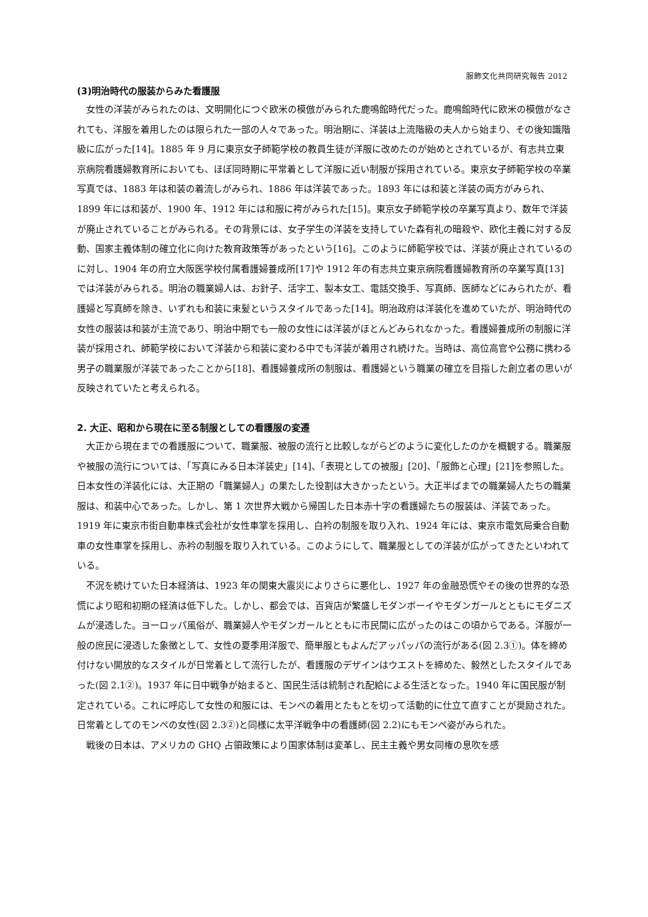服飾文化共同研究報告 2012
(3)明治時代の服装からみた看護服
女性の洋装がみられたのは、文明開化につぐ欧米の模倣がみられた鹿鳴館時代だった。鹿鳴館時代に欧米の模倣がなされても、洋服を着用したのは限られた一部の人々であった。明治期に、洋装は上流階級の夫人から始まり、その後知識階級に広がった[14]。1885 年 9 月に東京女子師範学校の教員生徒が洋服に改めたのが始めとされているが、有志共立東京病院看護婦教育所においても、ほぼ同時期に平常着として洋服に近い制服が採用されている。東京女子師範学校の卒業写真では、1883 年は和装の着流しがみられ、1886 年は洋装であった。1893 年には和装と洋装の両方がみられ、1899 年には和装が、1900 年、1912 年には和服に袴がみられた[15]。東京女子師範学校の卒業写真より、数年で洋装が廃止されていることがみられる。その背景には、女子学生の洋装を支持していた森有礼の暗殺や、欧化主義に対する反動、国家主義体制の確立化に向けた教育政策等があったという[16]。このように師範学校では、洋装が廃止されているのに対し、1904 年の府立大阪医学校付属看護婦養成所[17]や 1912 年の有志共立東京病院看護婦教育所の卒業写真[13]では洋装がみられる。明治の職業婦人は、お針子、活字工、製本女工、電話交換手、写真師、医師などにみられたが、看護婦と写真師を除き、いずれも和装に束髪というスタイルであった[14]。明治政府は洋装化を進めていたが、明治時代の女性の服装は和装が主流であり、明治中期でも一般の女性には洋装がほとんどみられなかった。看護婦養成所の制服に洋装が採用され、師範学校において洋装から和装に変わる中でも洋装が着用され続けた。当時は、高位高官や公務に携わる男子の職業服が洋装であったことから[18]、看護婦養成所の制服は、看護婦という職業の確立を目指した創立者の思いが反映されていたと考えられる。
2. 大正、昭和から現在に至る制服としての看護服の変遷
大正から現在までの看護服について、職業服、被服の流行と比較しながらどのように変化したのかを概観する。職業服や被服の流行については、「写真にみる日本洋装史」[14]、「表現としての被服」[20]、「服飾と心理」[21]を参照した。日本女性の洋装化には、大正期の「職業婦人」の果たした役割は大きかったという。大正半ばまでの職業婦人たちの職業服は、和装中心であった。しかし、第 1 次世界大戦から帰国した日本赤十字の看護婦たちの服装は、洋装であった。1919 年に東京市街自動車株式会社が女性車掌を採用し、白衿の制服を取り入れ、1924 年には、東京市電気局乗合自動車の女性車掌を採用し、赤衿の制服を取り入れている。このようにして、職業服としての洋装が広がってきたといわれている。
不況を続けていた日本経済は、1923 年の関東大震災によりさらに悪化し、1927 年の金融恐慌やその後の世界的な恐慌により昭和初期の経済は低下した。しかし、都会では、百貨店が繁盛しモダンボーイやモダンガールとともにモダニズムが浸透した。ヨーロッパ風俗が、職業婦人やモダンガールとともに市民間に広がったのはこの頃からである。洋服が一般の庶民に浸透した象徴として、女性の夏季用洋服で、簡単服ともよんだアッパッパの流行がある(図 2.3①)。体を締め付けない開放的なスタイルが日常着として流行したが、看護服のデザインはウエストを締めた、毅然としたスタイルであった(図 2.1②)。1937 年に日中戦争が始まると、国民生活は統制され配給による生活となった。1940 年に国民服が制定されている。これに呼応して女性の和服には、モンペの着用とたもとを切って活動的に仕立て直すことが奨励された。日常着としてのモンペの女性(図 2.3②)と同様に太平洋戦争中の看護師(図 2.2)にもモンペ姿がみられた。
戦後の日本は、アメリカの GHQ 占領政策により国家体制は変革し、民主主義や男女同権の息吹を感